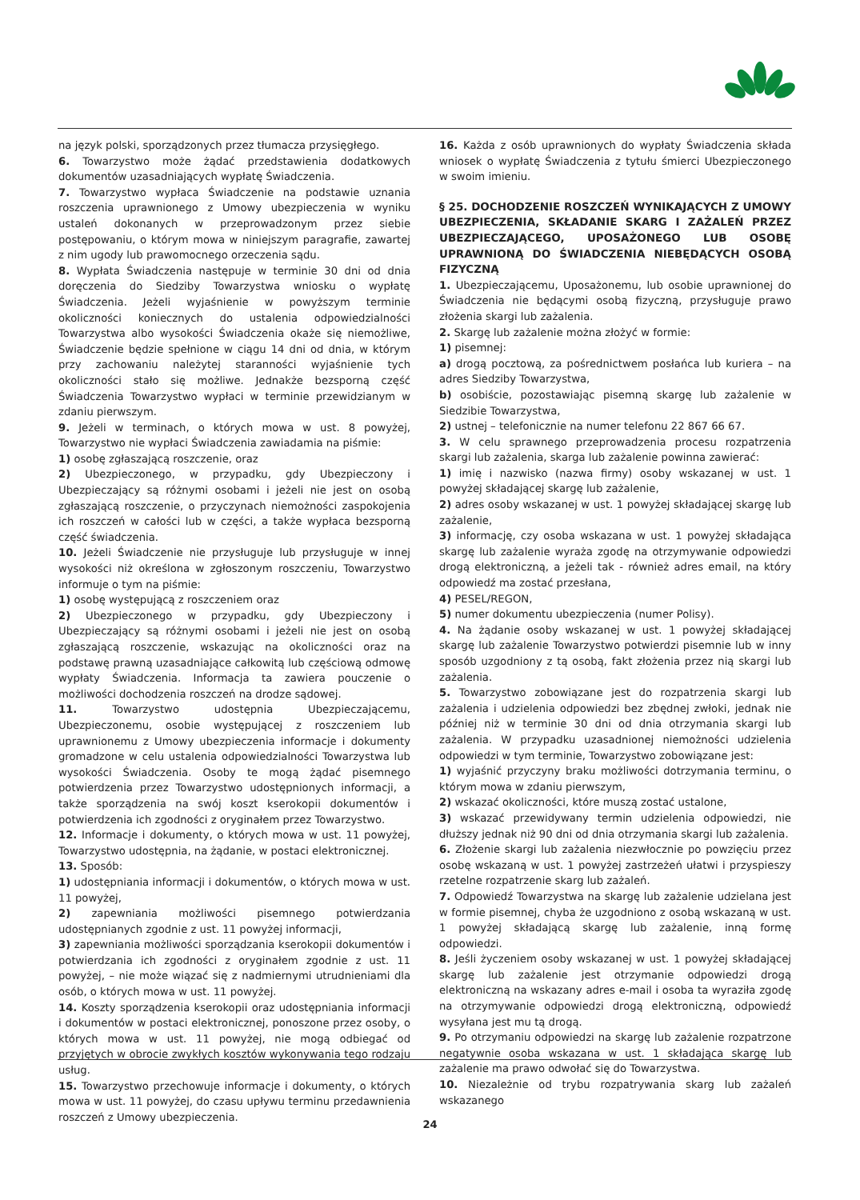na język polski, sporządzonych przez tłumacza przysięgłego.
6. Towarzystwo może żądać przedstawienia dodatkowych dokumentów uzasadniających wypłatę Świadczenia.
7. Towarzystwo wypłaca Świadczenie na podstawie uznania roszczenia uprawnionego z Umowy ubezpieczenia w wyniku ustaleń dokonanych w przeprowadzonym przez siebie postępowaniu, o którym mowa w niniejszym paragrafie, zawartej z nim ugody lub prawomocnego orzeczenia sądu.
8. Wypłata Świadczenia następuje w terminie 30 dni od dnia doręczenia do Siedziby Towarzystwa wniosku o wypłatę Świadczenia. Jeżeli wyjaśnienie w powyższym terminie okoliczności koniecznych do ustalenia odpowiedzialności Towarzystwa albo wysokości Świadczenia okaże się niemożliwe, Świadczenie będzie spełnione w ciągu 14 dni od dnia, w którym przy zachowaniu należytej staranności wyjaśnienie tych okoliczności stało się możliwe. Jednakże bezsporną część Świadczenia Towarzystwo wypłaci w terminie przewidzianym w zdaniu pierwszym.
9. Jeżeli w terminach, o których mowa w ust. 8 powyżej, Towarzystwo nie wypłaci Świadczenia zawiadamia na piśmie:
1) osobę zgłaszającą roszczenie, oraz
2) Ubezpieczonego, w przypadku, gdy Ubezpieczony i Ubezpieczający są różnymi osobami i jeżeli nie jest on osobą zgłaszającą roszczenie, o przyczynach niemożności zaspokojenia ich roszczeń w całości lub w części, a także wypłaca bezsporną część świadczenia.
10. Jeżeli Świadczenie nie przysługuje lub przysługuje w innej wysokości niż określona w zgłoszonym roszczeniu, Towarzystwo informuje o tym na piśmie:
1) osobę występującą z roszczeniem oraz
2) Ubezpieczonego w przypadku, gdy Ubezpieczony i Ubezpieczający są różnymi osobami i jeżeli nie jest on osobą zgłaszającą roszczenie, wskazując na okoliczności oraz na podstawę prawną uzasadniające całkowitą lub częściową odmowę wypłaty Świadczenia. Informacja ta zawiera pouczenie o możliwości dochodzenia roszczeń na drodze sądowej.
11. Towarzystwo udostępnia Ubezpieczającemu, Ubezpieczonemu, osobie występującej z roszczeniem lub uprawnionemu z Umowy ubezpieczenia informacje i dokumenty gromadzone w celu ustalenia odpowiedzialności Towarzystwa lub wysokości Świadczenia. Osoby te mogą żądać pisemnego potwierdzenia przez Towarzystwo udostępnionych informacji, a także sporządzenia na swój koszt kserokopii dokumentów i potwierdzenia ich zgodności z oryginałem przez Towarzystwo.
12. Informacje i dokumenty, o których mowa w ust. 11 powyżej, Towarzystwo udostępnia, na żądanie, w postaci elektronicznej.
13. Sposób:
1) udostępniania informacji i dokumentów, o których mowa w ust. 11 powyżej,
2) zapewniania możliwości pisemnego potwierdzania udostępnianych zgodnie z ust. 11 powyżej informacji,
3) zapewniania możliwości sporządzania kserokopii dokumentów i potwierdzania ich zgodności z oryginałem zgodnie z ust. 11 powyżej, – nie może wiązać się z nadmiernymi utrudnieniami dla osób, o których mowa w ust. 11 powyżej.
14. Koszty sporządzenia kserokopii oraz udostępniania informacji i dokumentów w postaci elektronicznej, ponoszone przez osoby, o których mowa w ust. 11 powyżej, nie mogą odbiegać od przyjętych w obrocie zwykłych kosztów wykonywania tego rodzaju usług.
15. Towarzystwo przechowuje informacje i dokumenty, o których mowa w ust. 11 powyżej, do czasu upływu terminu przedawnienia roszczeń z Umowy ubezpieczenia.
16. Każda z osób uprawnionych do wypłaty Świadczenia składa wniosek o wypłatę Świadczenia z tytułu śmierci Ubezpieczonego w swoim imieniu.
§ 25. DOCHODZENIE ROSZCZEŃ WYNIKAJĄCYCH Z UMOWY UBEZPIECZENIA, SKŁADANIE SKARG I ZAŻALEŃ PRZEZ UBEZPIECZAJĄCEGO, UPOSAŻONEGO LUB OSOBĘ UPRAWNIONĄ DO ŚWIADCZENIA NIEBĘDĄCYCH OSOBĄ FIZYCZNĄ
1. Ubezpieczającemu, Uposażonemu, lub osobie uprawnionej do Świadczenia nie będącymi osobą fizyczną, przysługuje prawo złożenia skargi lub zażalenia.
2. Skargę lub zażalenie można złożyć w formie:
1) pisemnej:
a) drogą pocztową, za pośrednictwem posłańca lub kuriera – na adres Siedziby Towarzystwa,
b) osobiście, pozostawiając pisemną skargę lub zażalenie w Siedzibie Towarzystwa,
2) ustnej – telefonicznie na numer telefonu 22 867 66 67.
3. W celu sprawnego przeprowadzenia procesu rozpatrzenia skargi lub zażalenia, skarga lub zażalenie powinna zawierać:
1) imię i nazwisko (nazwa firmy) osoby wskazanej w ust. 1 powyżej składającej skargę lub zażalenie,
2) adres osoby wskazanej w ust. 1 powyżej składającej skargę lub zażalenie,
3) informację, czy osoba wskazana w ust. 1 powyżej składająca skargę lub zażalenie wyraża zgodę na otrzymywanie odpowiedzi drogą elektroniczną, a jeżeli tak - również adres email, na który odpowiedź ma zostać przesłana,
4) PESEL/REGON,
5) numer dokumentu ubezpieczenia (numer Polisy).
4. Na żądanie osoby wskazanej w ust. 1 powyżej składającej skargę lub zażalenie Towarzystwo potwierdzi pisemnie lub w inny sposób uzgodniony z tą osobą, fakt złożenia przez nią skargi lub zażalenia.
5. Towarzystwo zobowiązane jest do rozpatrzenia skargi lub zażalenia i udzielenia odpowiedzi bez zbędnej zwłoki, jednak nie później niż w terminie 30 dni od dnia otrzymania skargi lub zażalenia. W przypadku uzasadnionej niemożności udzielenia odpowiedzi w tym terminie, Towarzystwo zobowiązane jest:
1) wyjaśnić przyczyny braku możliwości dotrzymania terminu, o którym mowa w zdaniu pierwszym,
2) wskazać okoliczności, które muszą zostać ustalone,
3) wskazać przewidywany termin udzielenia odpowiedzi, nie dłuższy jednak niż 90 dni od dnia otrzymania skargi lub zażalenia.
6. Złożenie skargi lub zażalenia niezwłocznie po powzięciu przez osobę wskazaną w ust. 1 powyżej zastrzeżeń ułatwi i przyspieszy rzetelne rozpatrzenie skarg lub zażaleń.
7. Odpowiedź Towarzystwa na skargę lub zażalenie udzielana jest w formie pisemnej, chyba że uzgodniono z osobą wskazaną w ust. 1 powyżej składającą skargę lub zażalenie, inną formę odpowiedzi.
8. Jeśli życzeniem osoby wskazanej w ust. 1 powyżej składającej skargę lub zażalenie jest otrzymanie odpowiedzi drogą elektroniczną na wskazany adres e-mail i osoba ta wyraziła zgodę na otrzymywanie odpowiedzi drogą elektroniczną, odpowiedź wysyłana jest mu tą drogą.
9. Po otrzymaniu odpowiedzi na skargę lub zażalenie rozpatrzone negatywnie osoba wskazana w ust. 1 składająca skargę lub zażalenie ma prawo odwołać się do Towarzystwa.
10. Niezależnie od trybu rozpatrywania skarg lub zażaleń wskazanego
24